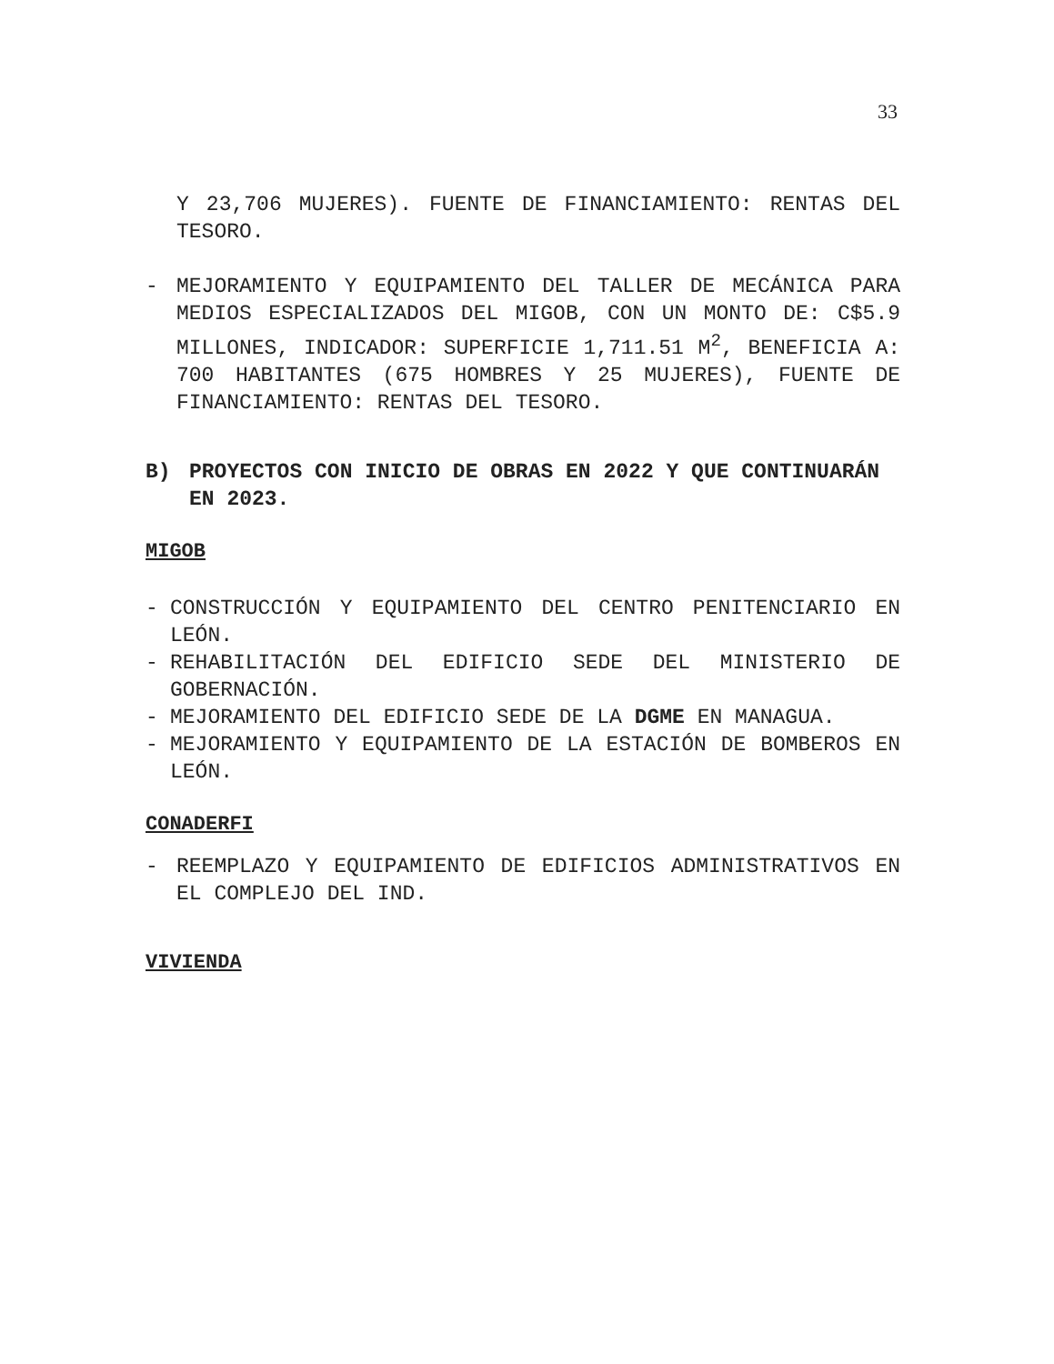33
Y 23,706 MUJERES). FUENTE DE FINANCIAMIENTO: RENTAS DEL TESORO.
- MEJORAMIENTO Y EQUIPAMIENTO DEL TALLER DE MECÁNICA PARA MEDIOS ESPECIALIZADOS DEL MIGOB, CON UN MONTO DE: C$5.9 MILLONES, INDICADOR: SUPERFICIE 1,711.51 M<sup>2</sup>, BENEFICIA A: 700 HABITANTES (675 HOMBRES Y 25 MUJERES), FUENTE DE FINANCIAMIENTO: RENTAS DEL TESORO.
B) PROYECTOS CON INICIO DE OBRAS EN 2022 Y QUE CONTINUARÁN EN 2023.
MIGOB
- CONSTRUCCIÓN Y EQUIPAMIENTO DEL CENTRO PENITENCIARIO EN LEÓN.
- REHABILITACIÓN DEL EDIFICIO SEDE DEL MINISTERIO DE GOBERNACIÓN.
- MEJORAMIENTO DEL EDIFICIO SEDE DE LA DGME EN MANAGUA.
- MEJORAMIENTO Y EQUIPAMIENTO DE LA ESTACIÓN DE BOMBEROS EN LEÓN.
CONADERFI
- REEMPLAZO Y EQUIPAMIENTO DE EDIFICIOS ADMINISTRATIVOS EN EL COMPLEJO DEL IND.
VIVIENDA